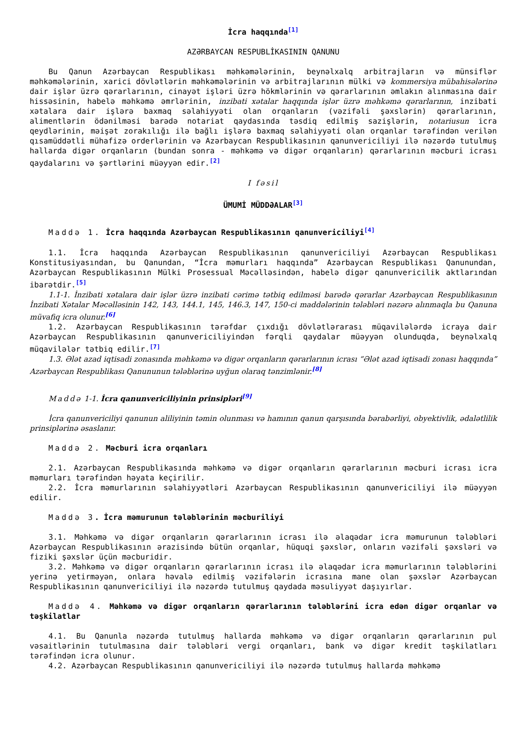İcra haqqında<sup>[1]</sup>
AZƏRBAYCAN RESPUBLİKASININ QANUNU
Bu Qanun Azərbaycan Respublikası məhkəmələrinin, beynəlxalq arbitrajların və münsiflər məhkəmələrinin, xarici dövlətlərin məhkəmələrinin və arbitrajlarının mülki və kommersiya mübahisələrinə dair işlər üzrə qərarlarının, cinayət işləri üzrə hökmlərinin və qərarlarının əmlakın alınmasına dair hissəsinin, habelə məhkəmə əmrlərinin, inzibati xətalar haqqında işlər üzrə məhkəmə qərarlarının, inzibati xətalara dair işlərə baxmaq səlahiyyəti olan orqanların (vəzifəli şəxslərin) qərarlarının, alimentlərin ödənilməsi barədə notariat qaydasında təsdiq edilmiş sazişlərin, notariusun icra qeydlərinin, məişət zorakılığı ilə bağlı işlərə baxmaq səlahiyyəti olan orqanlar tərəfindən verilən qısamüddətli mühafizə orderlərinin və Azərbaycan Respublikasının qanunvericiliyi ilə nəzərdə tutulmuş hallarda digər orqanların (bundan sonra - məhkəmə və digər orqanların) qərarlarının məcburi icrası qaydalarını və şərtlərini müəyyən edir.<sup>[2]</sup>
I fəsil
ÜMUMİ MÜDDƏALAR<sup>[3]</sup>
Maddə 1. İcra haqqında Azərbaycan Respublikasının qanunvericiliyi<sup>[4]</sup>
1.1. İcra haqqında Azərbaycan Respublikasının qanunvericiliyi Azərbaycan Respublikası Konstitusiyasından, bu Qanundan, “İcra məmurları haqqında” Azərbaycan Respublikası Qanunundan, Azərbaycan Respublikasının Mülki Prosessual Məcəlləsindən, habelə digər qanunvericilik aktlarından ibarətdir.<sup>[5]</sup>
1.1-1. İnzibati xətalara dair işlər üzrə inzibati cərimə tətbiq edilməsi barədə qərarlar Azərbaycan Respublikasının İnzibati Xətalar Məcəlləsinin 142, 143, 144.1, 145, 146.3, 147, 150-ci maddələrinin tələbləri nəzərə alınmaqla bu Qanuna müvafiq icra olunur.<sup>[6]</sup>
1.2. Azərbaycan Respublikasının tərəfdar çıxdığı dövlətlərarası müqavilələrdə icraya dair Azərbaycan Respublikasının qanunvericiliyindən fərqli qaydalar müəyyən olunduqda, beynəlxalq müqavilələr tətbiq edilir.<sup>[7]</sup>
1.3. Ələt azad iqtisadi zonasında məhkəmə və digər orqanların qərarlarının icrası “Ələt azad iqtisadi zonası haqqında” Azərbaycan Respublikası Qanununun tələblərinə uyğun olaraq tənzimlənir.<sup>[8]</sup>
Maddə 1-1. İcra qanunvericiliyinin prinsipləri<sup>[9]</sup>
İcra qanunvericiliyi qanunun aliliyinin təmin olunması və hamının qanun qarşısında bərabərliyi, obyektivlik, ədalətlilik prinsiplərinə əsaslanır.
Maddə 2. Məcburi icra orqanları
2.1. Azərbaycan Respublikasında məhkəmə və digər orqanların qərarlarının məcburi icrası icra məmurları tərəfindən həyata keçirilir.
2.2. İcra məmurlarının səlahiyyətləri Azərbaycan Respublikasının qanunvericiliyi ilə müəyyən edilir.
Maddə 3. İcra məmurunun tələblərinin məcburiliyi
3.1. Məhkəmə və digər orqanların qərarlarının icrası ilə əlaqədar icra məmurunun tələbləri Azərbaycan Respublikasının ərazisində bütün orqanlar, hüquqi şəxslər, onların vəzifəli şəxsləri və fiziki şəxslər üçün məcburidir.
3.2. Məhkəmə və digər orqanların qərarlarının icrası ilə əlaqədar icra məmurlarının tələblərini yerinə yetirməyən, onlara həvalə edilmiş vəzifələrin icrasına mane olan şəxslər Azərbaycan Respublikasının qanunvericiliyi ilə nəzərdə tutulmuş qaydada məsuliyyət daşıyırlar.
Maddə 4. Məhkəmə və digər orqanların qərarlarının tələblərini icra edən digər orqanlar və təşkilatlar
4.1. Bu Qanunla nəzərdə tutulmuş hallarda məhkəmə və digər orqanların qərarlarının pul vəsaitlərinin tutulmasına dair tələbləri vergi orqanları, bank və digər kredit təşkilatları tərəfindən icra olunur.
4.2. Azərbaycan Respublikasının qanunvericiliyi ilə nəzərdə tutulmuş hallarda məhkəmə